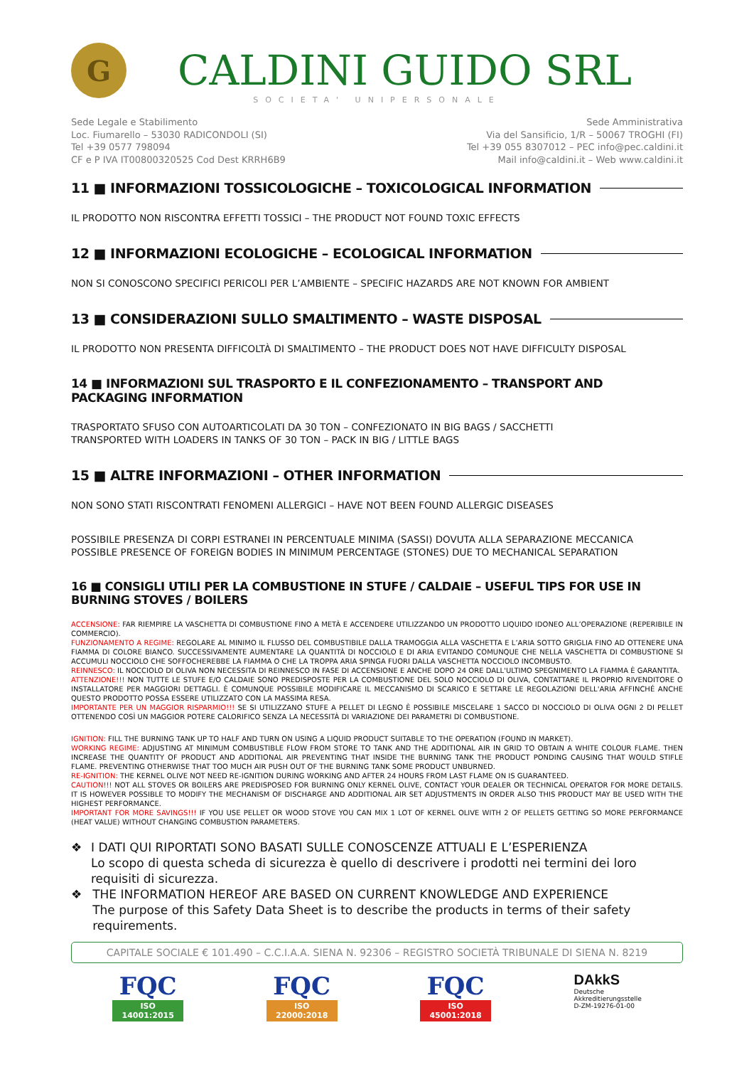G
CALDINI GUIDO SRL
SOCIETA' UNIPERSONALE
Sede Legale e Stabilimento
Loc. Fiumarello – 53030 RADICONDOLI (SI)
Tel +39 0577 798094
CF e P IVA IT00800320525 Cod Dest KRRH6B9
Sede Amministrativa
Via del Sansificio, 1/R – 50067 TROGHI (FI)
Tel +39 055 8307012 – PEC info@pec.caldini.it
Mail info@caldini.it – Web www.caldini.it
11 ■ INFORMAZIONI TOSSICOLOGICHE – TOXICOLOGICAL INFORMATION
IL PRODOTTO NON RISCONTRA EFFETTI TOSSICI – THE PRODUCT NOT FOUND TOXIC EFFECTS
12 ■ INFORMAZIONI ECOLOGICHE – ECOLOGICAL INFORMATION
NON SI CONOSCONO SPECIFICI PERICOLI PER L’AMBIENTE – SPECIFIC HAZARDS ARE NOT KNOWN FOR AMBIENT
13 ■ CONSIDERAZIONI SULLO SMALTIMENTO – WASTE DISPOSAL
IL PRODOTTO NON PRESENTA DIFFICOLTÀ DI SMALTIMENTO – THE PRODUCT DOES NOT HAVE DIFFICULTY DISPOSAL
14 ■ INFORMAZIONI SUL TRASPORTO E IL CONFEZIONAMENTO – TRANSPORT AND PACKAGING INFORMATION
TRASPORTATO SFUSO CON AUTOARTICOLATI DA 30 TON – CONFEZIONATO IN BIG BAGS / SACCHETTI
TRANSPORTED WITH LOADERS IN TANKS OF 30 TON – PACK IN BIG / LITTLE BAGS
15 ■ ALTRE INFORMAZIONI – OTHER INFORMATION
NON SONO STATI RISCONTRATI FENOMENI ALLERGICI – HAVE NOT BEEN FOUND ALLERGIC DISEASES
POSSIBILE PRESENZA DI CORPI ESTRANEI IN PERCENTUALE MINIMA (SASSI) DOVUTA ALLA SEPARAZIONE MECCANICA
POSSIBLE PRESENCE OF FOREIGN BODIES IN MINIMUM PERCENTAGE (STONES) DUE TO MECHANICAL SEPARATION
16 ■ CONSIGLI UTILI PER LA COMBUSTIONE IN STUFE / CALDAIE – USEFUL TIPS FOR USE IN BURNING STOVES / BOILERS
ACCENSIONE: FAR RIEMPIRE LA VASCHETTA DI COMBUSTIONE FINO A METÀ E ACCENDERE UTILIZZANDO UN PRODOTTO LIQUIDO IDONEO ALL’OPERAZIONE (REPERIBILE IN COMMERCIO).
FUNZIONAMENTO A REGIME: REGOLARE AL MINIMO IL FLUSSO DEL COMBUSTIBILE DALLA TRAMOGGIA ALLA VASCHETTA E L’ARIA SOTTO GRIGLIA FINO AD OTTENERE UNA FIAMMA DI COLORE BIANCO. SUCCESSIVAMENTE AUMENTARE LA QUANTITÀ DI NOCCIOLO E DI ARIA EVITANDO COMUNQUE CHE NELLA VASCHETTA DI COMBUSTIONE SI ACCUMULI NOCCIOLO CHE SOFFOCHEREBBE LA FIAMMA O CHE LA TROPPA ARIA SPINGA FUORI DALLA VASCHETTA NOCCIOLO INCOMBUSTO.
REINNESCO: IL NOCCIOLO DI OLIVA NON NECESSITA DI REINNESCO IN FASE DI ACCENSIONE E ANCHE DOPO 24 ORE DALL'ULTIMO SPEGNIMENTO LA FIAMMA È GARANTITA.
ATTENZIONE!!! NON TUTTE LE STUFE E/O CALDAIE SONO PREDISPOSTE PER LA COMBUSTIONE DEL SOLO NOCCIOLO DI OLIVA, CONTATTARE IL PROPRIO RIVENDITORE O INSTALLATORE PER MAGGIORI DETTAGLI. È COMUNQUE POSSIBILE MODIFICARE IL MECCANISMO DI SCARICO E SETTARE LE REGOLAZIONI DELL'ARIA AFFINCHÉ ANCHE QUESTO PRODOTTO POSSA ESSERE UTILIZZATO CON LA MASSIMA RESA.
IMPORTANTE PER UN MAGGIOR RISPARMIO!!! SE SI UTILIZZANO STUFE A PELLET DI LEGNO È POSSIBILE MISCELARE 1 SACCO DI NOCCIOLO DI OLIVA OGNI 2 DI PELLET OTTENENDO COSÌ UN MAGGIOR POTERE CALORIFICO SENZA LA NECESSITÀ DI VARIAZIONE DEI PARAMETRI DI COMBUSTIONE.
IGNITION: FILL THE BURNING TANK UP TO HALF AND TURN ON USING A LIQUID PRODUCT SUITABLE TO THE OPERATION (FOUND IN MARKET).
WORKING REGIME: ADJUSTING AT MINIMUM COMBUSTIBLE FLOW FROM STORE TO TANK AND THE ADDITIONAL AIR IN GRID TO OBTAIN A WHITE COLOUR FLAME. THEN INCREASE THE QUANTITY OF PRODUCT AND ADDITIONAL AIR PREVENTING THAT INSIDE THE BURNING TANK THE PRODUCT PONDING CAUSING THAT WOULD STIFLE FLAME. PREVENTING OTHERWISE THAT TOO MUCH AIR PUSH OUT OF THE BURNING TANK SOME PRODUCT UNBURNED.
RE-IGNITION: THE KERNEL OLIVE NOT NEED RE-IGNITION DURING WORKING AND AFTER 24 HOURS FROM LAST FLAME ON IS GUARANTEED.
CAUTION!!! NOT ALL STOVES OR BOILERS ARE PREDISPOSED FOR BURNING ONLY KERNEL OLIVE, CONTACT YOUR DEALER OR TECHNICAL OPERATOR FOR MORE DETAILS. IT IS HOWEVER POSSIBLE TO MODIFY THE MECHANISM OF DISCHARGE AND ADDITIONAL AIR SET ADJUSTMENTS IN ORDER ALSO THIS PRODUCT MAY BE USED WITH THE HIGHEST PERFORMANCE.
IMPORTANT FOR MORE SAVINGS!!! IF YOU USE PELLET OR WOOD STOVE YOU CAN MIX 1 LOT OF KERNEL OLIVE WITH 2 OF PELLETS GETTING SO MORE PERFORMANCE (HEAT VALUE) WITHOUT CHANGING COMBUSTION PARAMETERS.
❖ I DATI QUI RIPORTATI SONO BASATI SULLE CONOSCENZE ATTUALI E L’ESPERIENZA
Lo scopo di questa scheda di sicurezza è quello di descrivere i prodotti nei termini dei loro requisiti di sicurezza.
❖ THE INFORMATION HEREOF ARE BASED ON CURRENT KNOWLEDGE AND EXPERIENCE
The purpose of this Safety Data Sheet is to describe the products in terms of their safety requirements.
CAPITALE SOCIALE € 101.490 – C.C.I.A.A. SIENA N. 92306 – REGISTRO SOCIETÀ TRIBUNALE DI SIENA N. 8219
FQC
ISO 14001:2015
FQC
ISO 22000:2018
FQC
ISO 45001:2018
DAkkS
Deutsche
Akkreditierungsstelle
D-ZM-19276-01-00